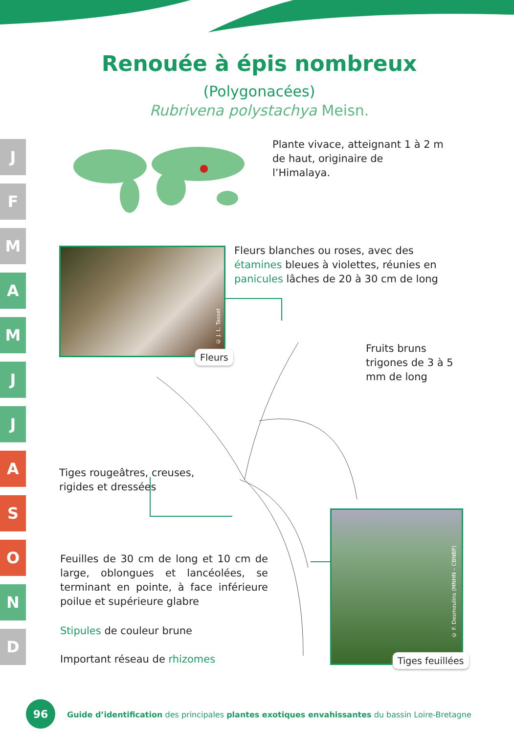Renouée à épis nombreux
(Polygonacées)
Rubrivena polystachya Meisn.
J
F
M
A
M
J
J
A
S
O
N
D
Plante vivace, atteignant 1 à 2 m de haut, originaire de l’Himalaya.
Fleurs
© J. L. Tasset
Fleurs blanches ou roses, avec des étamines bleues à violettes, réunies en panicules lâches de 20 à 30 cm de long
Fruits bruns trigones de 3 à 5 mm de long
Tiges rougeâtres, creuses, rigides et dressées
Feuilles de 30 cm de long et 10 cm de large, oblongues et lancéolées, se terminant en pointe, à face inférieure poilue et supérieure glabre
Stipules de couleur brune
Important réseau de rhizomes
© F. Desmoulins (MNHN – CBNBP)
Tiges feuillées
96
Guide d’identification des principales plantes exotiques envahissantes du bassin Loire-Bretagne